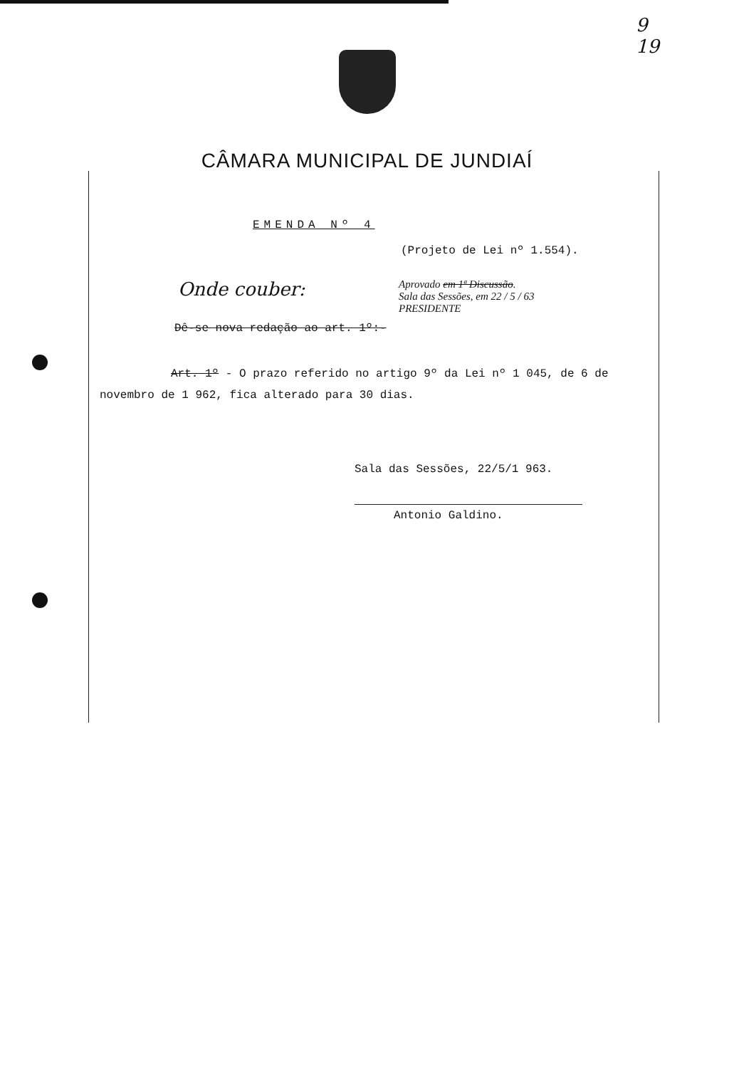9
19
CÂMARA MUNICIPAL DE JUNDIAÍ
EMENDA Nº 4
(Projeto de Lei nº 1.554).
Onde couber:
Aprovado em 1ª Discussão.
Sala das Sessões, em 22 / 5 / 63
PRESIDENTE
Dê-se nova redação ao art. 1º:-
Art. 1º - O prazo referido no artigo 9º da Lei nº 1 045, de 6 de novembro de 1 962, fica alterado para 30 dias.
Sala das Sessões, 22/5/1 963.
Antonio Galdino.